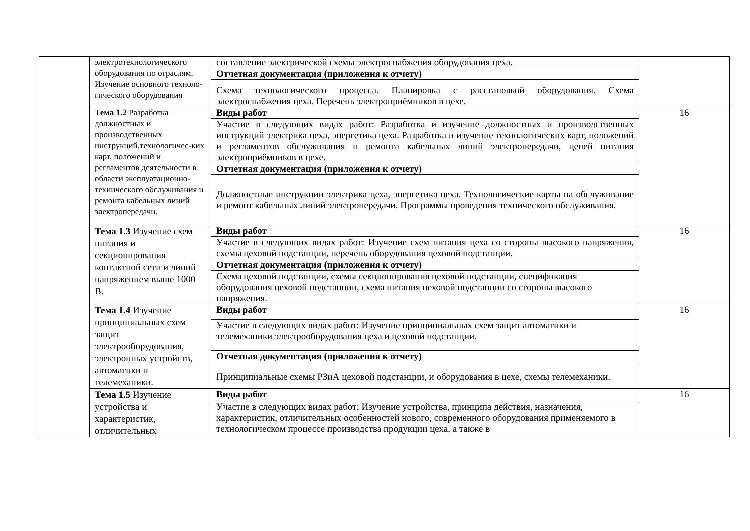| | электротехнологического оборудования по отраслям. Изучение основного техноло-гического оборудования | составление электрической схемы электроснабжения оборудования цеха. | |
| | | Отчетная документация (приложения к отчету) | |
| | | Схема технологического процесса. Планировка с расстановкой оборудования. Схема электроснабжения цеха. Перечень электроприёмников в цехе. | |
| | Тема 1.2 Разработка должностных и производственных инструкций,технологичес-ких карт, положений и регламентов деятельности в области эксплуатационно-технического обслуживания и ремонта кабельных линий электропередачи. | Виды работ | 16 |
| | | Участие в следующих видах работ: Разработка и изучение должностных и производственных инструкций электрика цеха, энергетика цеха. Разработка и изучение технологических карт, положений и регламентов обслуживания и ремонта кабельных линий электропередачи, цепей питания электроприёмников в цехе. | |
| | | Отчетная документация (приложения к отчету) | |
| | | Должностные инструкции электрика цеха, энергетика цеха. Технологические карты на обслуживание и ремонт кабельных линий электропередачи. Программы проведения технического обслуживания. | |
| | Тема 1.3 Изучение схем питания и секционирования контактной сети и линий напряжением выше 1000 В. | Виды работ | 16 |
| | | Участие в следующих видах работ: Изучение схем питания цеха со стороны высокого напряжения, схемы цеховой подстанции, перечень оборудования цеховой подстанции. | |
| | | Отчетная документация (приложения к отчету) | |
| | | Схема цеховой подстанции, схемы секционирования цеховой подстанции, спецификация оборудования цеховой подстанции, схема питания цеховой подстанции со стороны высокого напряжения. | |
| | Тема 1.4 Изучение принципиальных схем защит электрооборудования, электронных устройств, автоматики и телемеханики. | Виды работ | 16 |
| | | Участие в следующих видах работ: Изучение принципиальных схем защит автоматики и телемеханики электрооборудования цеха и цеховой подстанции. | |
| | | Отчетная документация (приложения к отчету) | |
| | | Принципиальные схемы РЗиА цеховой подстанции, и оборудования в цехе, схемы телемеханики. | |
| | Тема 1.5 Изучение устройства и характеристик, отличительных | Виды работ | 16 |
| | | Участие в следующих видах работ: Изучение устройства, принципа действия, назначения, характеристик, отличительных особенностей нового, современного оборудования применяемого в технологическом процессе производства продукции цеха, а также в | |